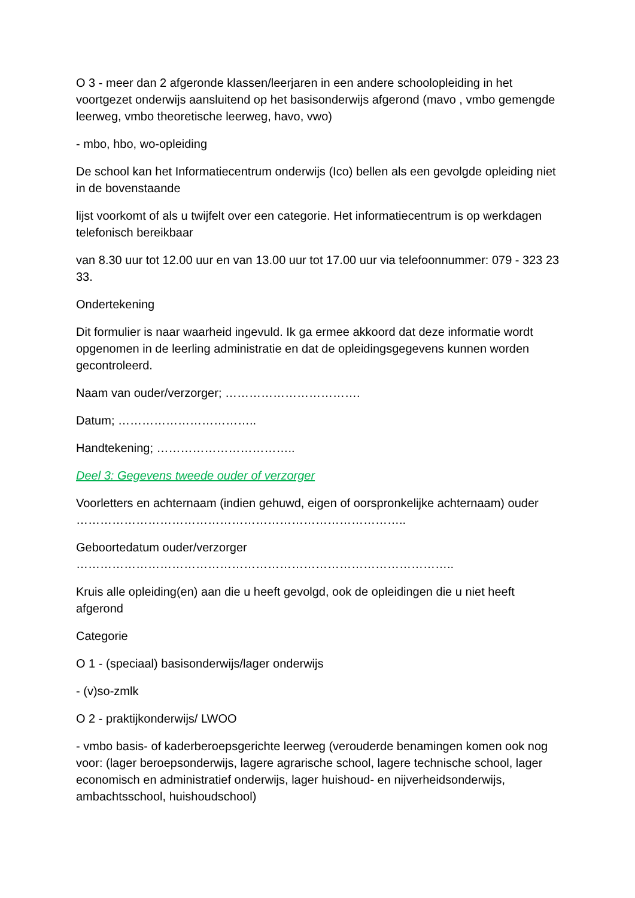O 3 - meer dan 2 afgeronde klassen/leerjaren in een andere schoolopleiding in het voortgezet onderwijs aansluitend op het basisonderwijs afgerond (mavo , vmbo gemengde leerweg, vmbo theoretische leerweg, havo, vwo)
- mbo, hbo, wo-opleiding
De school kan het Informatiecentrum onderwijs (Ico) bellen als een gevolgde opleiding niet in de bovenstaande
lijst voorkomt of als u twijfelt over een categorie. Het informatiecentrum is op werkdagen telefonisch bereikbaar
van 8.30 uur tot 12.00 uur en van 13.00 uur tot 17.00 uur via telefoonnummer: 079 - 323 23 33.
Ondertekening
Dit formulier is naar waarheid ingevuld. Ik ga ermee akkoord dat deze informatie wordt opgenomen in de leerling administratie en dat de opleidingsgegevens kunnen worden gecontroleerd.
Naam van ouder/verzorger; …………………………….
Datum; ……………………………..
Handtekening; ……………………………..
Deel 3: Gegevens tweede ouder of verzorger
Voorletters en achternaam (indien gehuwd, eigen of oorspronkelijke achternaam) ouder ………………………………………………………………………..
Geboortedatum ouder/verzorger …………………………………………………………………………………..
Kruis alle opleiding(en) aan die u heeft gevolgd, ook de opleidingen die u niet heeft afgerond
Categorie
O 1 - (speciaal) basisonderwijs/lager onderwijs
- (v)so-zmlk
O 2 - praktijkonderwijs/ LWOO
- vmbo basis- of kaderberoepsgerichte leerweg (verouderde benamingen komen ook nog voor: (lager beroepsonderwijs, lagere agrarische school, lagere technische school, lager economisch en administratief onderwijs, lager huishoud- en nijverheidsonderwijs, ambachtsschool, huishoudschool)